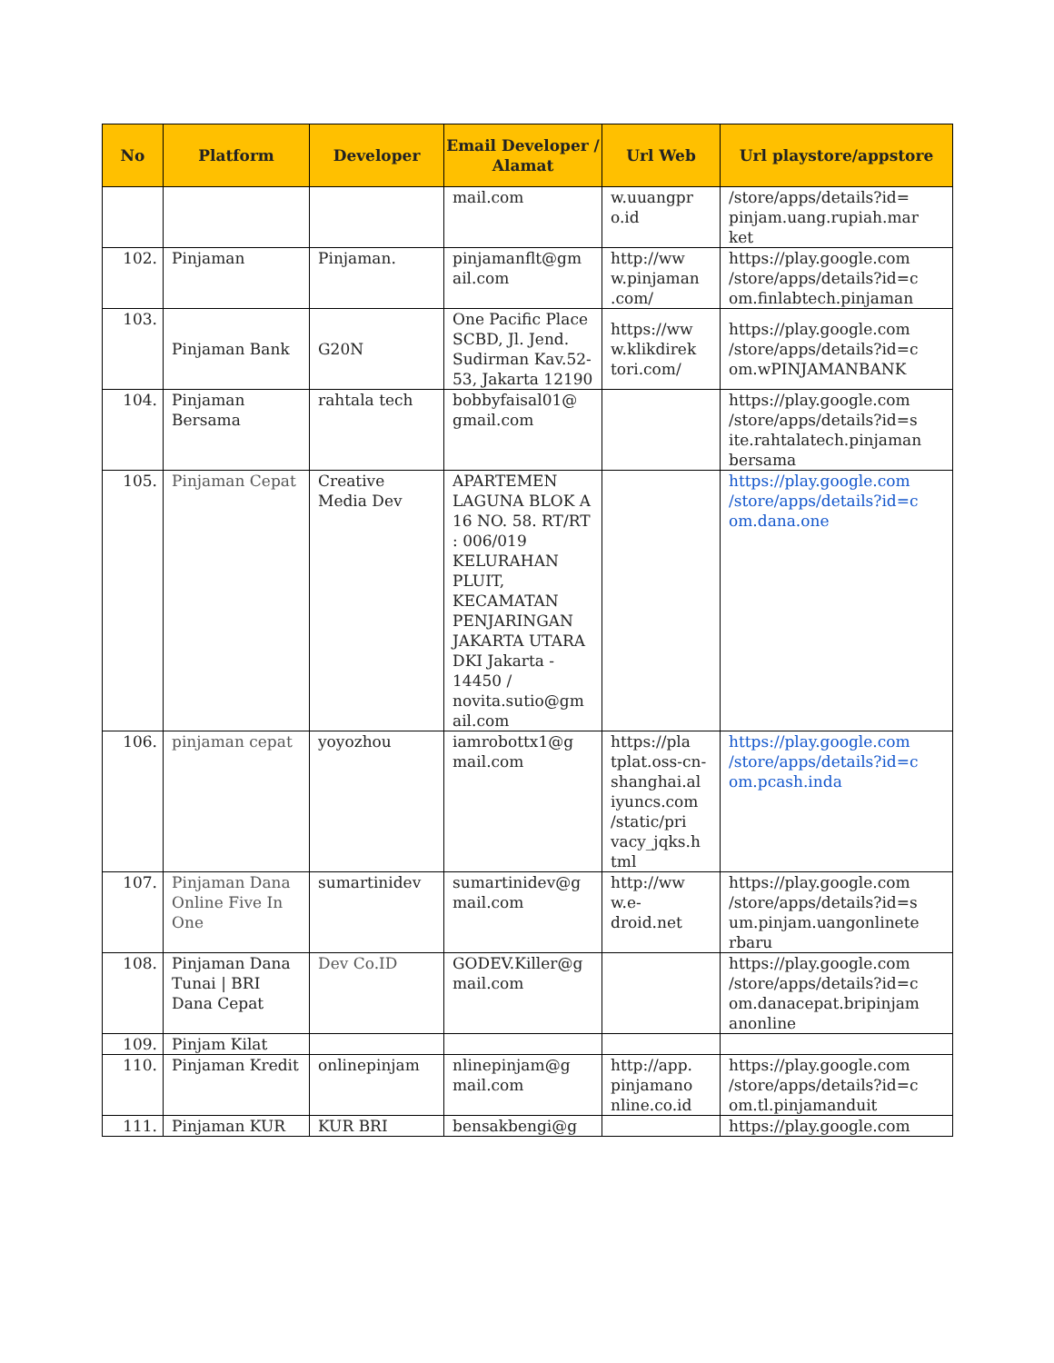| No | Platform | Developer | Email Developer / Alamat | Url Web | Url playstore/appstore |
| --- | --- | --- | --- | --- | --- |
| | | | mail.com | w.uuangpr o.id | /store/apps/details?id= pinjam.uang.rupiah.mar ket |
| 102. | Pinjaman | Pinjaman. | pinjamanflt@gm ail.com | http://ww w.pinjaman .com/ | https://play.google.com /store/apps/details?id=c om.finlabtech.pinjaman |
| 103. | Pinjaman Bank | G20N | One Pacific Place SCBD, Jl. Jend. Sudirman Kav.52-53, Jakarta 12190 | https://ww w.klikdirek tori.com/ | https://play.google.com /store/apps/details?id=c om.wPINJAMANBANK |
| 104. | Pinjaman Bersama | rahtala tech | bobbyfaisal01@ gmail.com | | https://play.google.com /store/apps/details?id=s ite.rahtalatech.pinjaman bersama |
| 105. | Pinjaman Cepat | Creative Media Dev | APARTEMEN LAGUNA BLOK A 16 NO. 58. RT/RT : 006/019 KELURAHAN PLUIT, KECAMATAN PENJARINGAN JAKARTA UTARA DKI Jakarta - 14450 / novita.sutio@gm ail.com | | https://play.google.com /store/apps/details?id=c om.dana.one |
| 106. | pinjaman cepat | yoyozhou | iamrobottx1@g mail.com | https://pla tplat.oss-cn-shanghai.al iyuncs.com /static/pri vacy_jqks.h tml | https://play.google.com /store/apps/details?id=c om.pcash.inda |
| 107. | Pinjaman Dana Online Five In One | sumartinidev | sumartinidev@g mail.com | http://ww w.e-droid.net | https://play.google.com /store/apps/details?id=s um.pinjam.uangonlinete rbaru |
| 108. | Pinjaman Dana Tunai / BRI Dana Cepat | Dev Co.ID | GODEV.Killer@g mail.com | | https://play.google.com /store/apps/details?id=c om.danacepat.bripinjam anonline |
| 109. | Pinjam Kilat | | | | |
| 110. | Pinjaman Kredit | onlinepinjam | nlinepinjam@g mail.com | http://app. pinjamano nline.co.id | https://play.google.com /store/apps/details?id=c om.tl.pinjamanduit |
| 111. | Pinjaman KUR | KUR BRI | bensakbengi@g | | https://play.google.com |